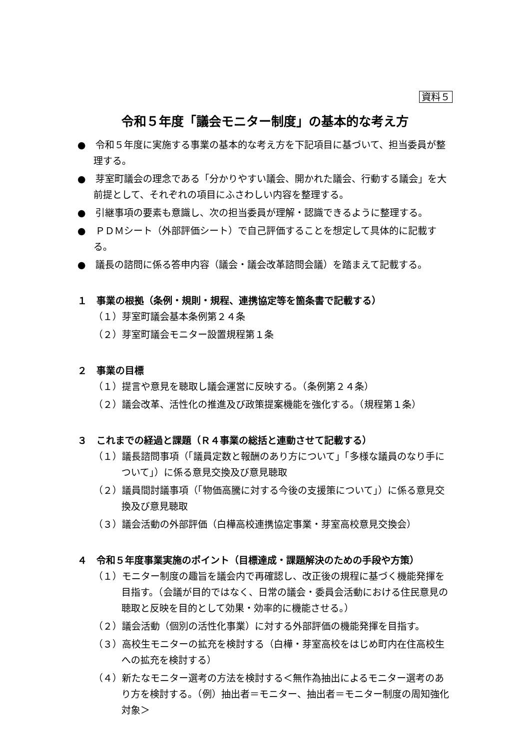資料５
令和５年度「議会モニター制度」の基本的な考え方
●　令和５年度に実施する事業の基本的な考え方を下記項目に基づいて、担当委員が整理する。
●　芽室町議会の理念である「分かりやすい議会、開かれた議会、行動する議会」を大前提として、それぞれの項目にふさわしい内容を整理する。
●　引継事項の要素も意識し、次の担当委員が理解・認識できるように整理する。
●　ＰＤＭシート（外部評価シート）で自己評価することを想定して具体的に記載する。
●　議長の諮問に係る答申内容（議会・議会改革諮問会議）を踏まえて記載する。
１　事業の根拠（条例・規則・規程、連携協定等を箇条書で記載する）
（１）芽室町議会基本条例第２４条
（２）芽室町議会モニター設置規程第１条
２　事業の目標
（１）提言や意見を聴取し議会運営に反映する。（条例第２４条）
（２）議会改革、活性化の推進及び政策提案機能を強化する。（規程第１条）
３　これまでの経過と課題（Ｒ４事業の総括と連動させて記載する）
（１）議長諮問事項（「議員定数と報酬のあり方について」「多様な議員のなり手について」）に係る意見交換及び意見聴取
（２）議員間討議事項（「物価高騰に対する今後の支援策について」）に係る意見交換及び意見聴取
（３）議会活動の外部評価（白樺高校連携協定事業・芽室高校意見交換会）
４　令和５年度事業実施のポイント（目標達成・課題解決のための手段や方策）
（１）モニター制度の趣旨を議会内で再確認し、改正後の規程に基づく機能発揮を目指す。（会議が目的ではなく、日常の議会・委員会活動における住民意見の聴取と反映を目的として効果・効率的に機能させる。）
（２）議会活動（個別の活性化事業）に対する外部評価の機能発揮を目指す。
（３）高校生モニターの拡充を検討する（白樺・芽室高校をはじめ町内在住高校生への拡充を検討する）
（４）新たなモニター選考の方法を検討する＜無作為抽出によるモニター選考のあり方を検討する。（例）抽出者＝モニター、抽出者＝モニター制度の周知強化対象＞